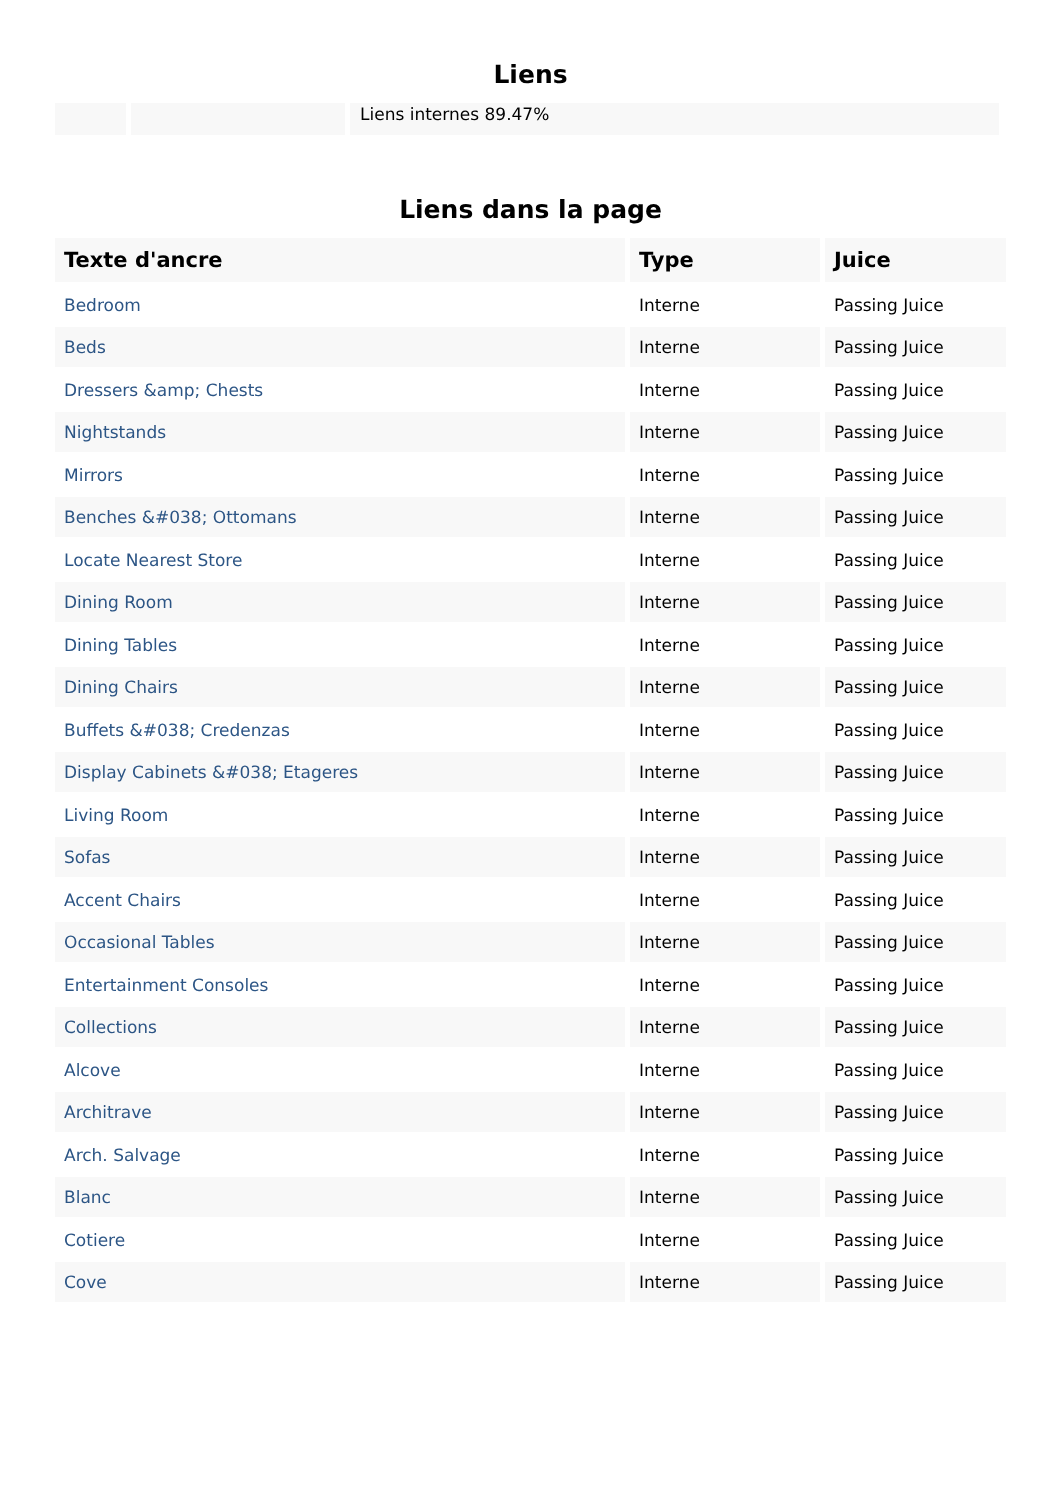Liens
Liens internes 89.47%
Liens dans la page
| Texte d'ancre | Type | Juice |
| --- | --- | --- |
| Bedroom | Interne | Passing Juice |
| Beds | Interne | Passing Juice |
| Dressers &amp; Chests | Interne | Passing Juice |
| Nightstands | Interne | Passing Juice |
| Mirrors | Interne | Passing Juice |
| Benches &#038; Ottomans | Interne | Passing Juice |
| Locate Nearest Store | Interne | Passing Juice |
| Dining Room | Interne | Passing Juice |
| Dining Tables | Interne | Passing Juice |
| Dining Chairs | Interne | Passing Juice |
| Buffets &#038; Credenzas | Interne | Passing Juice |
| Display Cabinets &#038; Etageres | Interne | Passing Juice |
| Living Room | Interne | Passing Juice |
| Sofas | Interne | Passing Juice |
| Accent Chairs | Interne | Passing Juice |
| Occasional Tables | Interne | Passing Juice |
| Entertainment Consoles | Interne | Passing Juice |
| Collections | Interne | Passing Juice |
| Alcove | Interne | Passing Juice |
| Architrave | Interne | Passing Juice |
| Arch. Salvage | Interne | Passing Juice |
| Blanc | Interne | Passing Juice |
| Cotiere | Interne | Passing Juice |
| Cove | Interne | Passing Juice |